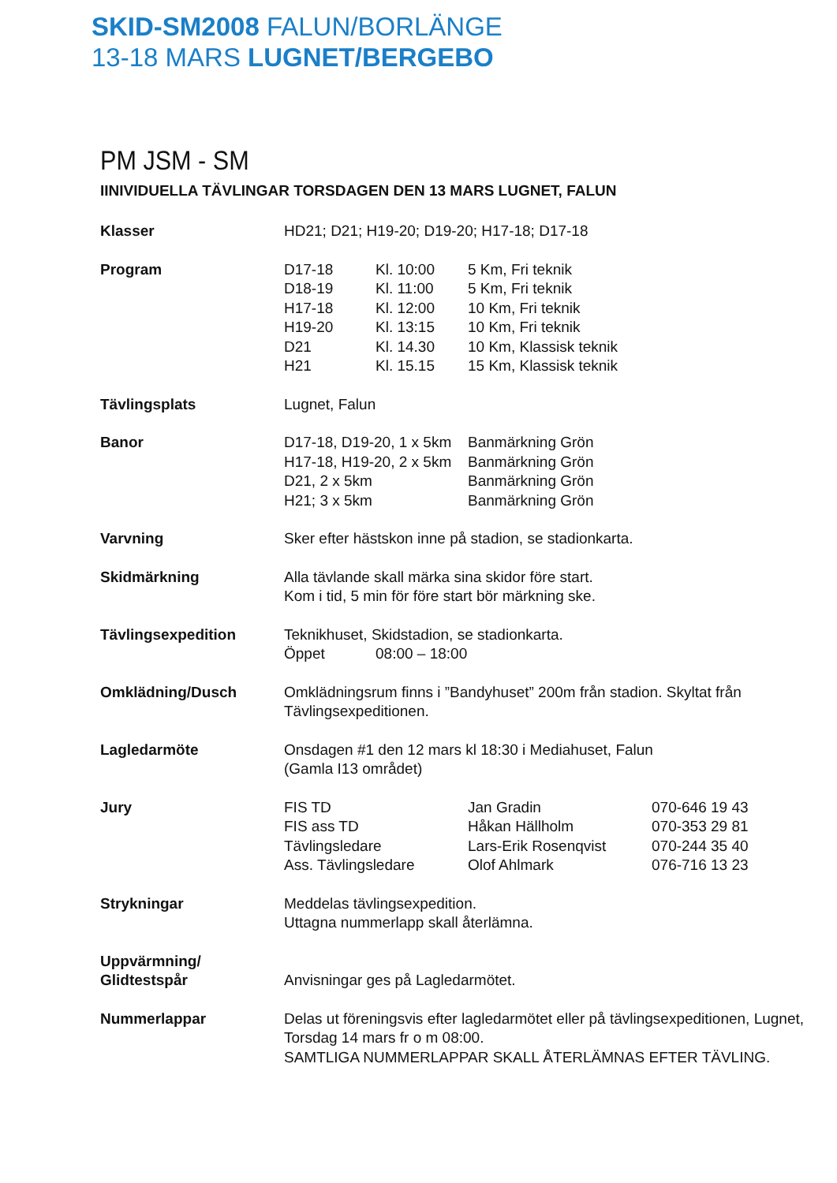SKID-SM2008 FALUN/BORLÄNGE
13-18 MARS LUGNET/BERGEBO
PM JSM - SM
IINIVIDUELLA TÄVLINGAR TORSDAGEN DEN 13 MARS LUGNET, FALUN
| Klasser | HD21; D21; H19-20; D19-20; H17-18; D17-18 | | | |
| Program | D17-18 | Kl. 10:00 | 5 Km, Fri teknik | |
| | D18-19 | Kl. 11:00 | 5 Km, Fri teknik | |
| | H17-18 | Kl. 12:00 | 10 Km, Fri teknik | |
| | H19-20 | Kl. 13:15 | 10 Km, Fri teknik | |
| | D21 | Kl. 14.30 | 10 Km, Klassisk teknik | |
| | H21 | Kl. 15.15 | 15 Km, Klassisk teknik | |
| Tävlingsplats | Lugnet, Falun | | | |
| Banor | D17-18, D19-20, 1 x 5km | | Banmärkning Grön | |
| | H17-18, H19-20, 2 x 5km | | Banmärkning Grön | |
| | D21, 2 x 5km | | Banmärkning Grön | |
| | H21; 3 x 5km | | Banmärkning Grön | |
| Varvning | Sker efter hästskon inne på stadion, se stadionkarta. | | | |
| Skidmärkning | Alla tävlande skall märka sina skidor före start. Kom i tid, 5 min för före start bör märkning ske. | | | |
| Tävlingsexpedition | Teknikhuset, Skidstadion, se stadionkarta. | | | |
| | Öppet | 08:00 – 18:00 | | |
| Omklädning/Dusch | Omklädningsrum finns i ”Bandyhuset” 200m från stadion. Skyltat från Tävlingsexpeditionen. | | | |
| Lagledarmöte | Onsdagen #1 den 12 mars kl 18:30 i Mediahuset, Falun (Gamla I13 området) | | | |
| Jury | FIS TD | | Jan Gradin | 070-646 19 43 |
| | FIS ass TD | | Håkan Hällholm | 070-353 29 81 |
| | Tävlingsledare | | Lars-Erik Rosenqvist | 070-244 35 40 |
| | Ass. Tävlingsledare | | Olof Ahlmark | 076-716 13 23 |
| Strykningar | Meddelas tävlingsexpedition. Uttagna nummerlapp skall återlämna. | | | |
| Uppvärmning/ Glidtestspår | Anvisningar ges på Lagledarmötet. | | | |
| Nummerlappar | Delas ut föreningsvis efter lagledarmötet eller på tävlingsexpeditionen, Lugnet, Torsdag 14 mars fr o m 08:00. SAMTLIGA NUMMERLAPPAR SKALL ÅTERLÄMNAS EFTER TÄVLING. | | | |